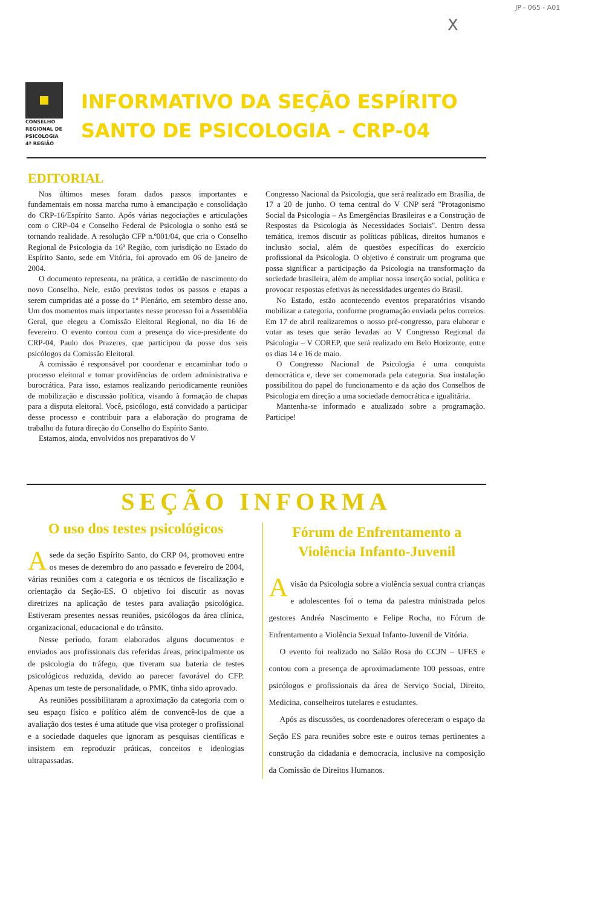JP - 065 - A01
X
CONSELHO
REGIONAL DE
PSICOLOGIA
4ª REGIÃO
INFORMATIVO DA SEÇÃO ESPÍRITO
SANTO DE PSICOLOGIA - CRP-04
EDITORIAL
Nos últimos meses foram dados passos importantes e fundamentais em nossa marcha rumo à emancipação e consolidação do CRP-16/Espírito Santo. Após várias negociações e articulações com o CRP–04 e Conselho Federal de Psicologia o sonho está se tornando realidade. A resolução CFP n.º001/04, que cria o Conselho Regional de Psicologia da 16ª Região, com jurisdição no Estado do Espírito Santo, sede em Vitória, foi aprovado em 06 de janeiro de 2004.
O documento representa, na prática, a certidão de nascimento do novo Conselho. Nele, estão previstos todos os passos e etapas a serem cumpridas até a posse do 1º Plenário, em setembro desse ano. Um dos momentos mais importantes nesse processo foi a Assembléia Geral, que elegeu a Comissão Eleitoral Regional, no dia 16 de fevereiro. O evento contou com a presença do vice-presidente do CRP-04, Paulo dos Prazeres, que participou da posse dos seis psicólogos da Comissão Eleitoral.
A comissão é responsável por coordenar e encaminhar todo o processo eleitoral e tomar providências de ordem administrativa e burocrática. Para isso, estamos realizando periodicamente reuniões de mobilização e discussão política, visando à formação de chapas para a disputa eleitoral. Você, psicólogo, está convidado a participar desse processo e contribuir para a elaboração do programa de trabalho da futura direção do Conselho do Espírito Santo.
Estamos, ainda, envolvidos nos preparativos do V
Congresso Nacional da Psicologia, que será realizado em Brasília, de 17 a 20 de junho. O tema central do V CNP será "Protagonismo Social da Psicologia – As Emergências Brasileiras e a Construção de Respostas da Psicologia às Necessidades Sociais". Dentro dessa temática, iremos discutir as políticas públicas, direitos humanos e inclusão social, além de questões específicas do exercício profissional da Psicologia. O objetivo é construir um programa que possa significar a participação da Psicologia na transformação da sociedade brasileira, além de ampliar nossa inserção social, política e provocar respostas efetivas às necessidades urgentes do Brasil.
No Estado, estão acontecendo eventos preparatórios visando mobilizar a categoria, conforme programação enviada pelos correios. Em 17 de abril realizaremos o nosso pré-congresso, para elaborar e votar as teses que serão levadas ao V Congresso Regional da Psicologia – V COREP, que será realizado em Belo Horizonte, entre os dias 14 e 16 de maio.
O Congresso Nacional de Psicologia é uma conquista democrática e, deve ser comemorada pela categoria. Sua instalação possibilitou do papel do funcionamento e da ação dos Conselhos de Psicologia em direção a uma sociedade democrática e igualitária.
Mantenha-se informado e atualizado sobre a programação. Participe!
SEÇÃO INFORMA
O uso dos testes psicológicos
A sede da seção Espírito Santo, do CRP 04, promoveu entre os meses de dezembro do ano passado e fevereiro de 2004, várias reuniões com a categoria e os técnicos de fiscalização e orientação da Seção-ES. O objetivo foi discutir as novas diretrizes na aplicação de testes para avaliação psicológica. Estiveram presentes nessas reuniões, psicólogos da área clínica, organizacional, educacional e do trânsito.
Nesse período, foram elaborados alguns documentos e enviados aos profissionais das referidas áreas, principalmente os de psicologia do tráfego, que tiveram sua bateria de testes psicológicos reduzida, devido ao parecer favorável do CFP. Apenas um teste de personalidade, o PMK, tinha sido aprovado.
As reuniões possibilitaram a aproximação da categoria com o seu espaço físico e político além de convencê-los de que a avaliação dos testes é uma atitude que visa proteger o profissional e a sociedade daqueles que ignoram as pesquisas científicas e insistem em reproduzir práticas, conceitos e ideologias ultrapassadas.
Fórum de Enfrentamento a Violência Infanto-Juvenil
A visão da Psicologia sobre a violência sexual contra crianças e adolescentes foi o tema da palestra ministrada pelos gestores Andréa Nascimento e Felipe Rocha, no Fórum de Enfrentamento a Violência Sexual Infanto-Juvenil de Vitória.
O evento foi realizado no Salão Rosa do CCJN – UFES e contou com a presença de aproximadamente 100 pessoas, entre psicólogos e profissionais da área de Serviço Social, Direito, Medicina, conselheiros tutelares e estudantes.
Após as discussões, os coordenadores ofereceram o espaço da Seção ES para reuniões sobre este e outros temas pertinentes a construção da cidadania e democracia, inclusive na composição da Comissão de Direitos Humanos.